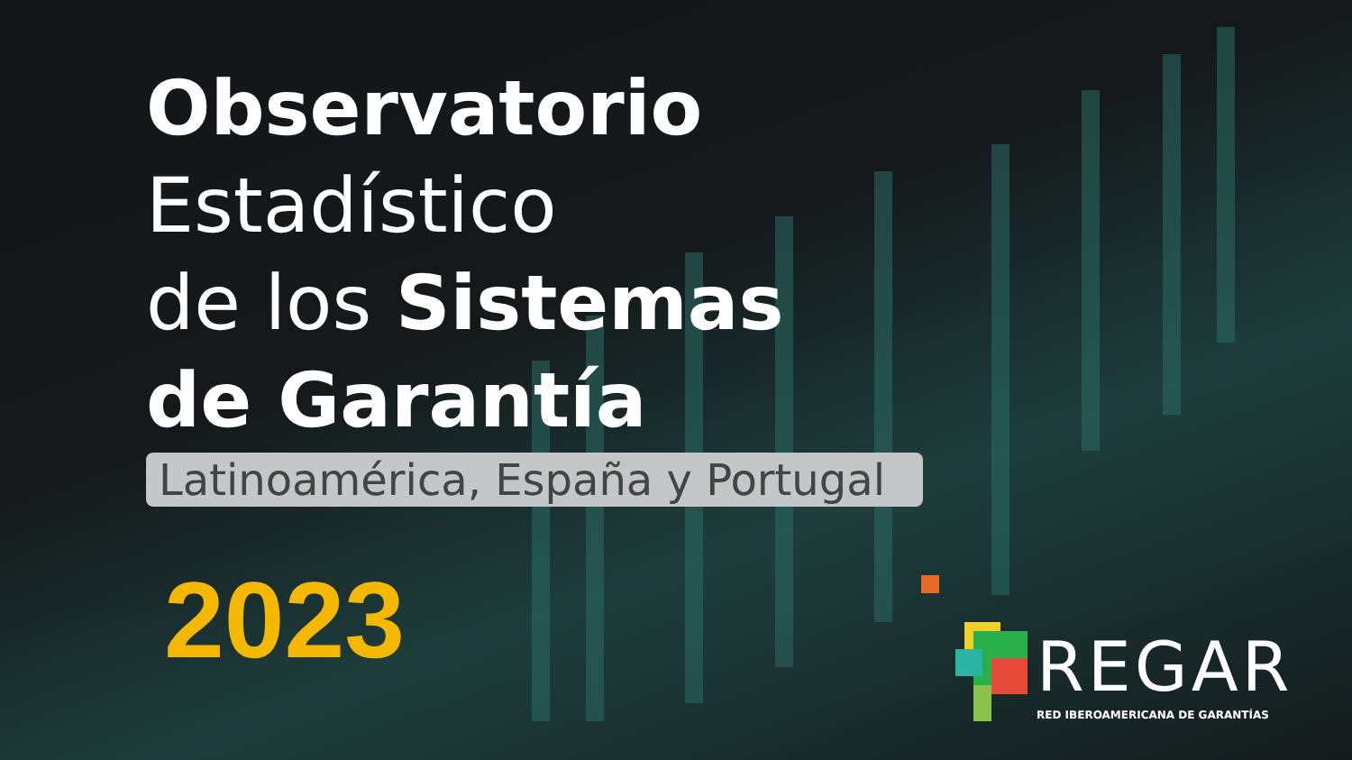Observatorio
Estadístico
de los Sistemas
de Garantía
Latinoamérica, España y Portugal
2023
REGAR
RED IBEROAMERICANA DE GARANTÍAS